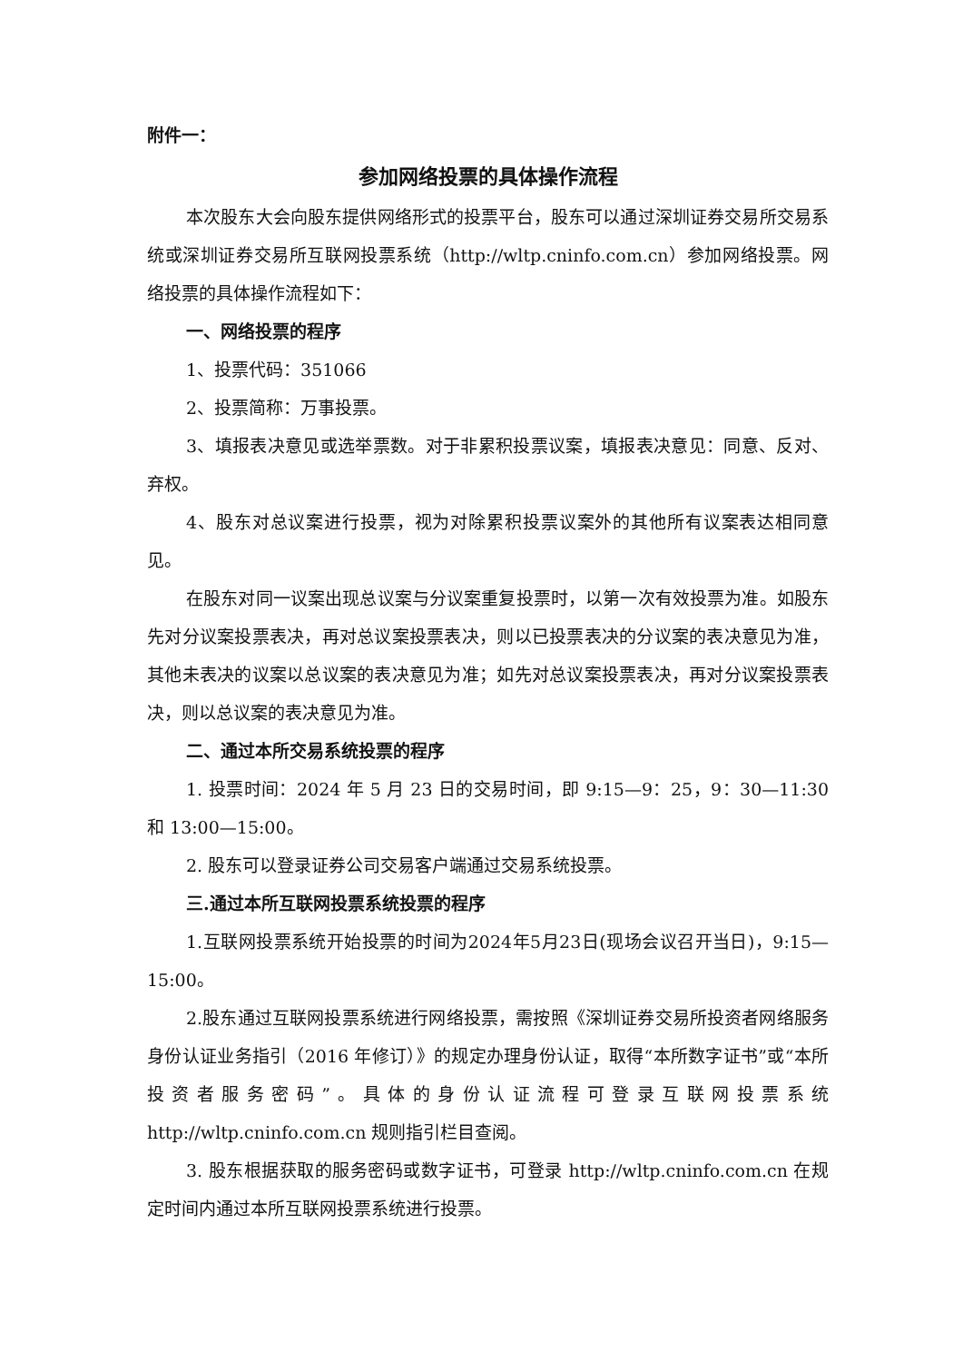附件一：
参加网络投票的具体操作流程
本次股东大会向股东提供网络形式的投票平台，股东可以通过深圳证券交易所交易系统或深圳证券交易所互联网投票系统（http://wltp.cninfo.com.cn）参加网络投票。网络投票的具体操作流程如下：
一、网络投票的程序
1、投票代码：351066
2、投票简称：万事投票。
3、填报表决意见或选举票数。对于非累积投票议案，填报表决意见：同意、反对、弃权。
4、股东对总议案进行投票，视为对除累积投票议案外的其他所有议案表达相同意见。
在股东对同一议案出现总议案与分议案重复投票时，以第一次有效投票为准。如股东先对分议案投票表决，再对总议案投票表决，则以已投票表决的分议案的表决意见为准，其他未表决的议案以总议案的表决意见为准；如先对总议案投票表决，再对分议案投票表决，则以总议案的表决意见为准。
二、通过本所交易系统投票的程序
1. 投票时间：2024 年 5 月 23 日的交易时间，即 9:15—9：25，9：30—11:30 和 13:00—15:00。
2. 股东可以登录证券公司交易客户端通过交易系统投票。
三.通过本所互联网投票系统投票的程序
1.互联网投票系统开始投票的时间为2024年5月23日(现场会议召开当日)，9:15—15:00。
2.股东通过互联网投票系统进行网络投票，需按照《深圳证券交易所投资者网络服务身份认证业务指引（2016 年修订）》的规定办理身份认证，取得“本所数字证书”或“本所投资者服务密码”。具体的身份认证流程可登录互联网投票系统 http://wltp.cninfo.com.cn 规则指引栏目查阅。
3. 股东根据获取的服务密码或数字证书，可登录 http://wltp.cninfo.com.cn 在规定时间内通过本所互联网投票系统进行投票。